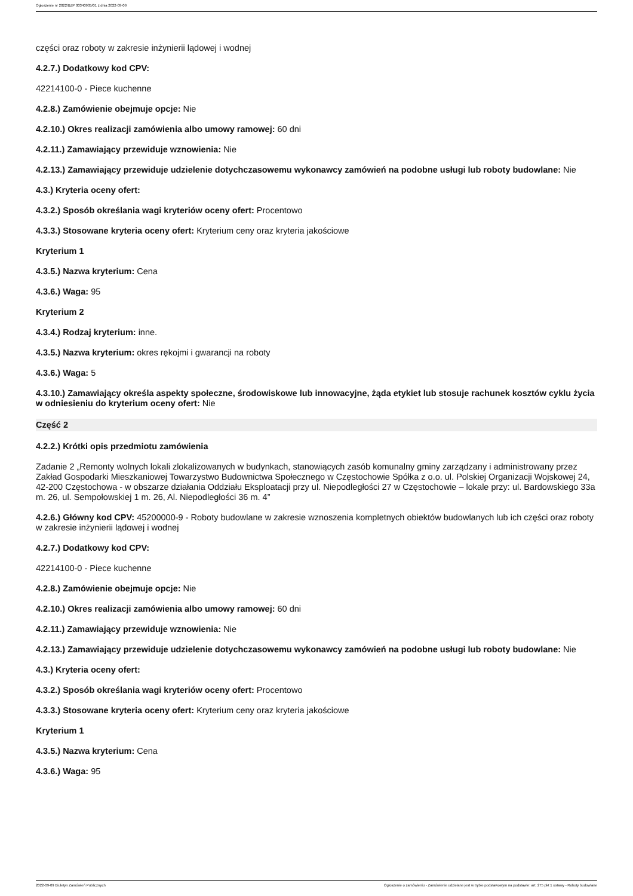Ogłoszenie nr 2022/BZP 00340935/01 z dnia 2022-09-09
części oraz roboty w zakresie inżynierii lądowej i wodnej
4.2.7.) Dodatkowy kod CPV:
42214100-0 - Piece kuchenne
4.2.8.) Zamówienie obejmuje opcje: Nie
4.2.10.) Okres realizacji zamówienia albo umowy ramowej: 60 dni
4.2.11.) Zamawiający przewiduje wznowienia: Nie
4.2.13.) Zamawiający przewiduje udzielenie dotychczasowemu wykonawcy zamówień na podobne usługi lub roboty budowlane: Nie
4.3.) Kryteria oceny ofert:
4.3.2.) Sposób określania wagi kryteriów oceny ofert: Procentowo
4.3.3.) Stosowane kryteria oceny ofert: Kryterium ceny oraz kryteria jakościowe
Kryterium 1
4.3.5.) Nazwa kryterium: Cena
4.3.6.) Waga: 95
Kryterium 2
4.3.4.) Rodzaj kryterium: inne.
4.3.5.) Nazwa kryterium: okres rękojmi i gwarancji na roboty
4.3.6.) Waga: 5
4.3.10.) Zamawiający określa aspekty społeczne, środowiskowe lub innowacyjne, żąda etykiet lub stosuje rachunek kosztów cyklu życia w odniesieniu do kryterium oceny ofert: Nie
Część 2
4.2.2.) Krótki opis przedmiotu zamówienia
Zadanie 2 „Remonty wolnych lokali zlokalizowanych w budynkach, stanowiących zasób komunalny gminy zarządzany i administrowany przez Zakład Gospodarki Mieszkaniowej Towarzystwo Budownictwa Społecznego w Częstochowie Spółka z o.o. ul. Polskiej Organizacji Wojskowej 24, 42-200 Częstochowa - w obszarze działania Oddziału Eksploatacji przy ul. Niepodległości 27 w Częstochowie – lokale przy: ul. Bardowskiego 33a m. 26, ul. Sempołowskiej 1 m. 26, Al. Niepodległości 36 m. 4”
4.2.6.) Główny kod CPV: 45200000-9 - Roboty budowlane w zakresie wznoszenia kompletnych obiektów budowlanych lub ich części oraz roboty w zakresie inżynierii lądowej i wodnej
4.2.7.) Dodatkowy kod CPV:
42214100-0 - Piece kuchenne
4.2.8.) Zamówienie obejmuje opcje: Nie
4.2.10.) Okres realizacji zamówienia albo umowy ramowej: 60 dni
4.2.11.) Zamawiający przewiduje wznowienia: Nie
4.2.13.) Zamawiający przewiduje udzielenie dotychczasowemu wykonawcy zamówień na podobne usługi lub roboty budowlane: Nie
4.3.) Kryteria oceny ofert:
4.3.2.) Sposób określania wagi kryteriów oceny ofert: Procentowo
4.3.3.) Stosowane kryteria oceny ofert: Kryterium ceny oraz kryteria jakościowe
Kryterium 1
4.3.5.) Nazwa kryterium: Cena
4.3.6.) Waga: 95
2022-09-09 Biuletyn Zamówień Publicznych Ogłoszenie o zamówieniu - Zamówienie udzielane jest w trybie podstawowym na podstawie: art. 275 pkt 1 ustawy - Roboty budowlane